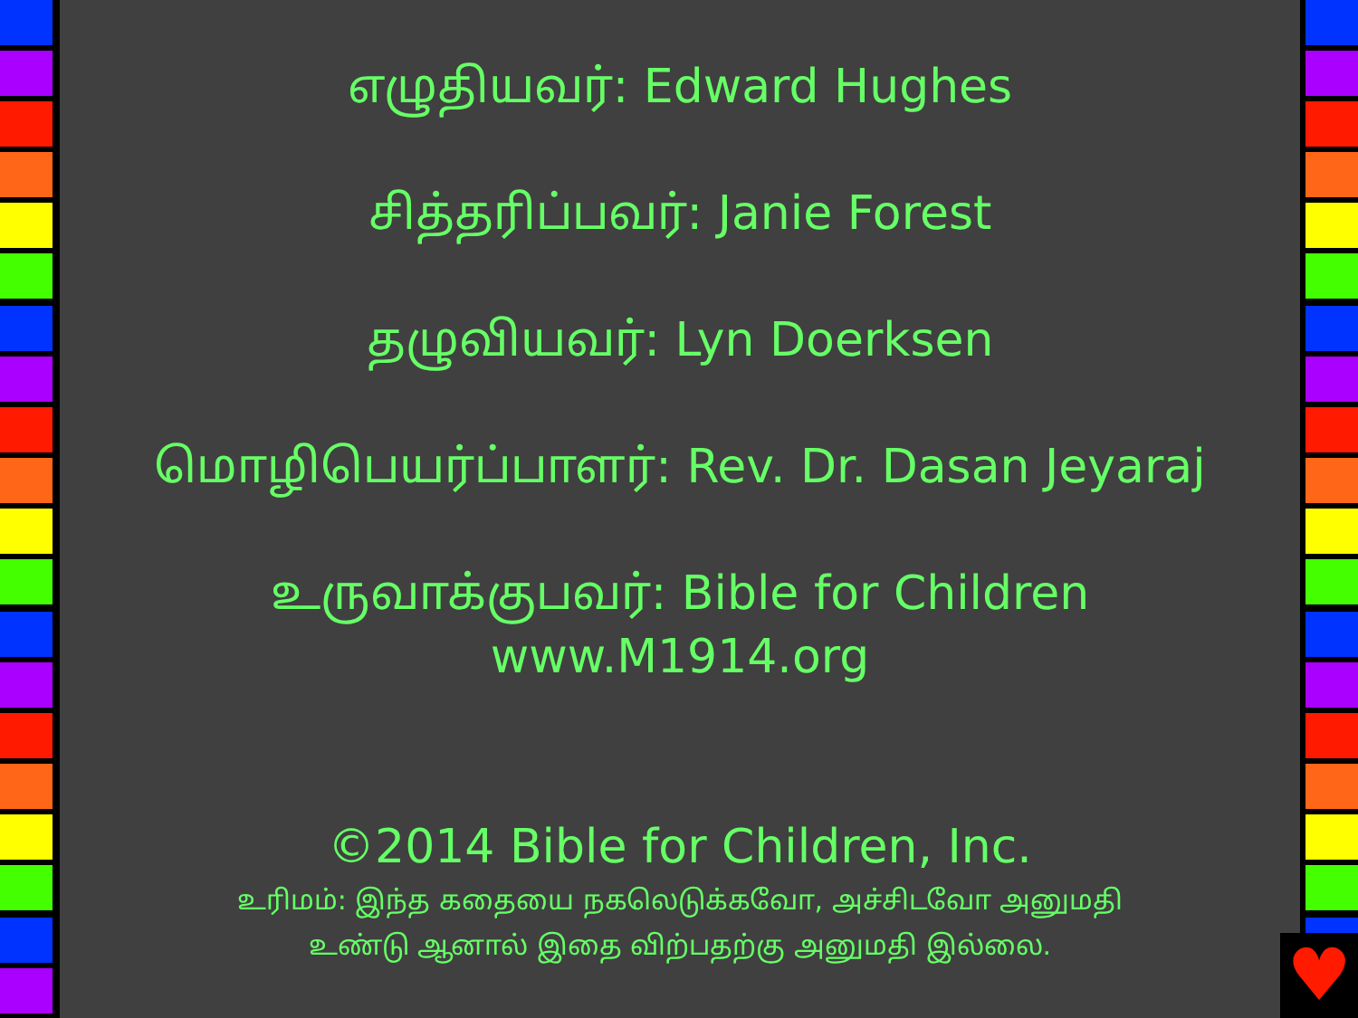எழுதியவர்: Edward Hughes
சித்தரிப்பவர்: Janie Forest
தழுவியவர்: Lyn Doerksen
மொழிபெயர்ப்பாளர்: Rev. Dr. Dasan Jeyaraj
உருவாக்குபவர்: Bible for Children
www.M1914.org
©2014 Bible for Children, Inc.
உரிமம்: இந்த கதையை நகலெடுக்கவோ, அச்சிடவோ அனுமதி
உண்டு ஆனால் இதை விற்பதற்கு அனுமதி இல்லை.
♥